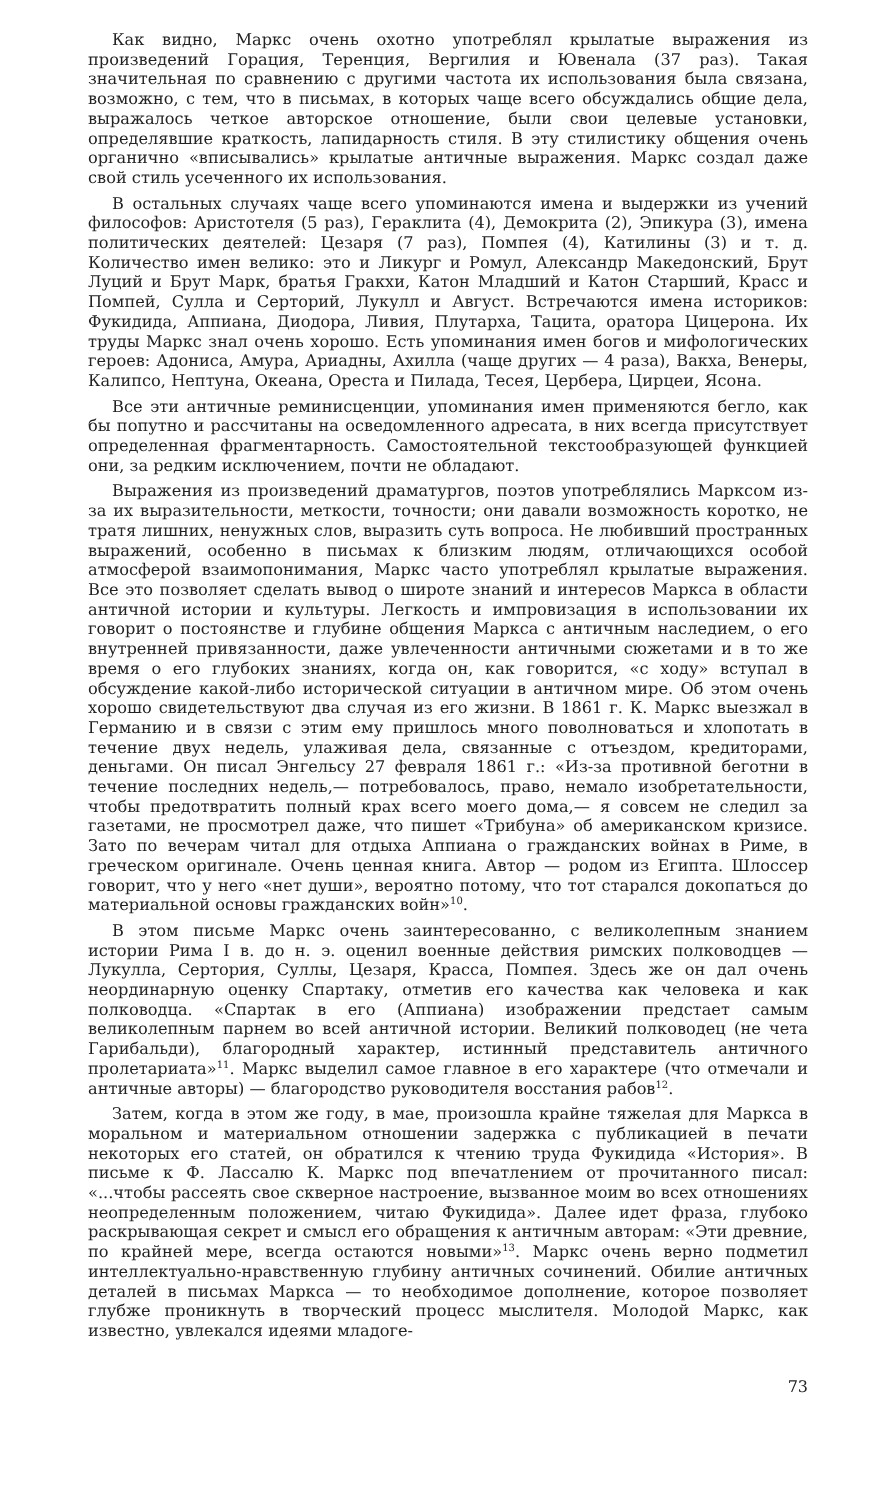Как видно, Маркс очень охотно употреблял крылатые выражения из произведений Горация, Теренция, Вергилия и Ювенала (37 раз). Такая значительная по сравнению с другими частота их использования была связана, возможно, с тем, что в письмах, в которых чаще всего обсуждались общие дела, выражалось четкое авторское отношение, были свои целевые установки, определявшие краткость, лапидарность стиля. В эту стилистику общения очень органично «вписывались» крылатые античные выражения. Маркс создал даже свой стиль усеченного их использования.
В остальных случаях чаще всего упоминаются имена и выдержки из учений философов: Аристотеля (5 раз), Гераклита (4), Демокрита (2), Эпикура (3), имена политических деятелей: Цезаря (7 раз), Помпея (4), Катилины (3) и т. д. Количество имен велико: это и Ликург и Ромул, Александр Македонский, Брут Луций и Брут Марк, братья Гракхи, Катон Младший и Катон Старший, Красс и Помпей, Сулла и Серторий, Лукулл и Август. Встречаются имена историков: Фукидида, Аппиана, Диодора, Ливия, Плутарха, Тацита, оратора Цицерона. Их труды Маркс знал очень хорошо. Есть упоминания имен богов и мифологических героев: Адониса, Амура, Ариадны, Ахилла (чаще других — 4 раза), Вакха, Венеры, Калипсо, Нептуна, Океана, Ореста и Пилада, Тесея, Цербера, Цирцеи, Ясона.
Все эти античные реминисценции, упоминания имен применяются бегло, как бы попутно и рассчитаны на осведомленного адресата, в них всегда присутствует определенная фрагментарность. Самостоятельной текстообразующей функцией они, за редким исключением, почти не обладают.
Выражения из произведений драматургов, поэтов употреблялись Марксом из-за их выразительности, меткости, точности; они давали возможность коротко, не тратя лишних, ненужных слов, выразить суть вопроса. Не любивший пространных выражений, особенно в письмах к близким людям, отличающихся особой атмосферой взаимопонимания, Маркс часто употреблял крылатые выражения. Все это позволяет сделать вывод о широте знаний и интересов Маркса в области античной истории и культуры. Легкость и импровизация в использовании их говорит о постоянстве и глубине общения Маркса с античным наследием, о его внутренней привязанности, даже увлеченности античными сюжетами и в то же время о его глубоких знаниях, когда он, как говорится, «с ходу» вступал в обсуждение какой-либо исторической ситуации в античном мире. Об этом очень хорошо свидетельствуют два случая из его жизни. В 1861 г. К. Маркс выезжал в Германию и в связи с этим ему пришлось много поволноваться и хлопотать в течение двух недель, улаживая дела, связанные с отъездом, кредиторами, деньгами. Он писал Энгельсу 27 февраля 1861 г.: «Из-за противной беготни в течение последних недель,— потребовалось, право, немало изобретательности, чтобы предотвратить полный крах всего моего дома,— я совсем не следил за газетами, не просмотрел даже, что пишет «Трибуна» об американском кризисе. Зато по вечерам читал для отдыха Аппиана о гражданских войнах в Риме, в греческом оригинале. Очень ценная книга. Автор — родом из Египта. Шлоссер говорит, что у него «нет души», вероятно потому, что тот старался докопаться до материальной основы гражданских войн»<sup>10</sup>.
В этом письме Маркс очень заинтересованно, с великолепным знанием истории Рима I в. до н. э. оценил военные действия римских полководцев — Лукулла, Сертория, Суллы, Цезаря, Красса, Помпея. Здесь же он дал очень неординарную оценку Спартаку, отметив его качества как человека и как полководца. «Спартак в его (Аппиана) изображении предстает самым великолепным парнем во всей античной истории. Великий полководец (не чета Гарибальди), благородный характер, истинный представитель античного пролетариата»<sup>11</sup>. Маркс выделил самое главное в его характере (что отмечали и античные авторы) — благородство руководителя восстания рабов<sup>12</sup>.
Затем, когда в этом же году, в мае, произошла крайне тяжелая для Маркса в моральном и материальном отношении задержка с публикацией в печати некоторых его статей, он обратился к чтению труда Фукидида «История». В письме к Ф. Лассалю К. Маркс под впечатлением от прочитанного писал: «...чтобы рассеять свое скверное настроение, вызванное моим во всех отношениях неопределенным положением, читаю Фукидида». Далее идет фраза, глубоко раскрывающая секрет и смысл его обращения к античным авторам: «Эти древние, по крайней мере, всегда остаются новыми»<sup>13</sup>. Маркс очень верно подметил интеллектуально-нравственную глубину античных сочинений. Обилие античных деталей в письмах Маркса — то необходимое дополнение, которое позволяет глубже проникнуть в творческий процесс мыслителя. Молодой Маркс, как известно, увлекался идеями младоге-
73